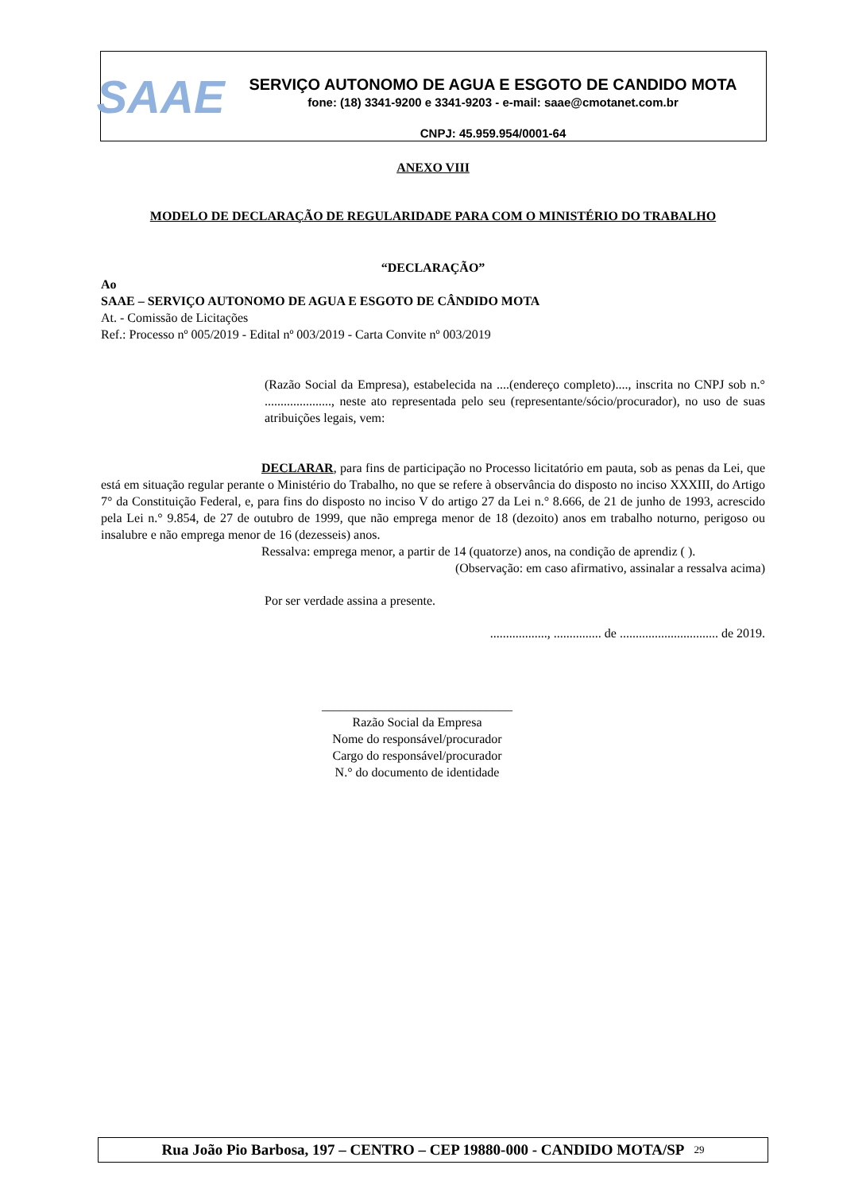SAAE
SERVIÇO AUTONOMO DE AGUA E ESGOTO DE CANDIDO MOTA
fone: (18) 3341-9200 e 3341-9203 - e-mail: saae@cmotanet.com.br
CNPJ: 45.959.954/0001-64
ANEXO VIII
MODELO DE DECLARAÇÃO DE REGULARIDADE PARA COM O MINISTÉRIO DO TRABALHO
“DECLARAÇÃO”
Ao
SAAE – SERVIÇO AUTONOMO DE AGUA E ESGOTO DE CÂNDIDO MOTA
At. - Comissão de Licitações
Ref.: Processo nº 005/2019 - Edital nº 003/2019 - Carta Convite nº 003/2019
(Razão Social da Empresa), estabelecida na ....(endereço completo)...., inscrita no CNPJ sob n.° ....................., neste ato representada pelo seu (representante/sócio/procurador), no uso de suas atribuições legais, vem:
DECLARAR, para fins de participação no Processo licitatório em pauta, sob as penas da Lei, que está em situação regular perante o Ministério do Trabalho, no que se refere à observância do disposto no inciso XXXIII, do Artigo 7° da Constituição Federal, e, para fins do disposto no inciso V do artigo 27 da Lei n.° 8.666, de 21 de junho de 1993, acrescido pela Lei n.° 9.854, de 27 de outubro de 1999, que não emprega menor de 18 (dezoito) anos em trabalho noturno, perigoso ou insalubre e não emprega menor de 16 (dezesseis) anos.
Ressalva: emprega menor, a partir de 14 (quatorze) anos, na condição de aprendiz ( ).
(Observação: em caso afirmativo, assinalar a ressalva acima)
Por ser verdade assina a presente.
.................., ............... de ............................... de 2019.
______________________________
Razão Social da Empresa
Nome do responsável/procurador
Cargo do responsável/procurador
N.° do documento de identidade
Rua João Pio Barbosa, 197 – CENTRO – CEP 19880-000 - CANDIDO MOTA/SP <sup>29</sup>